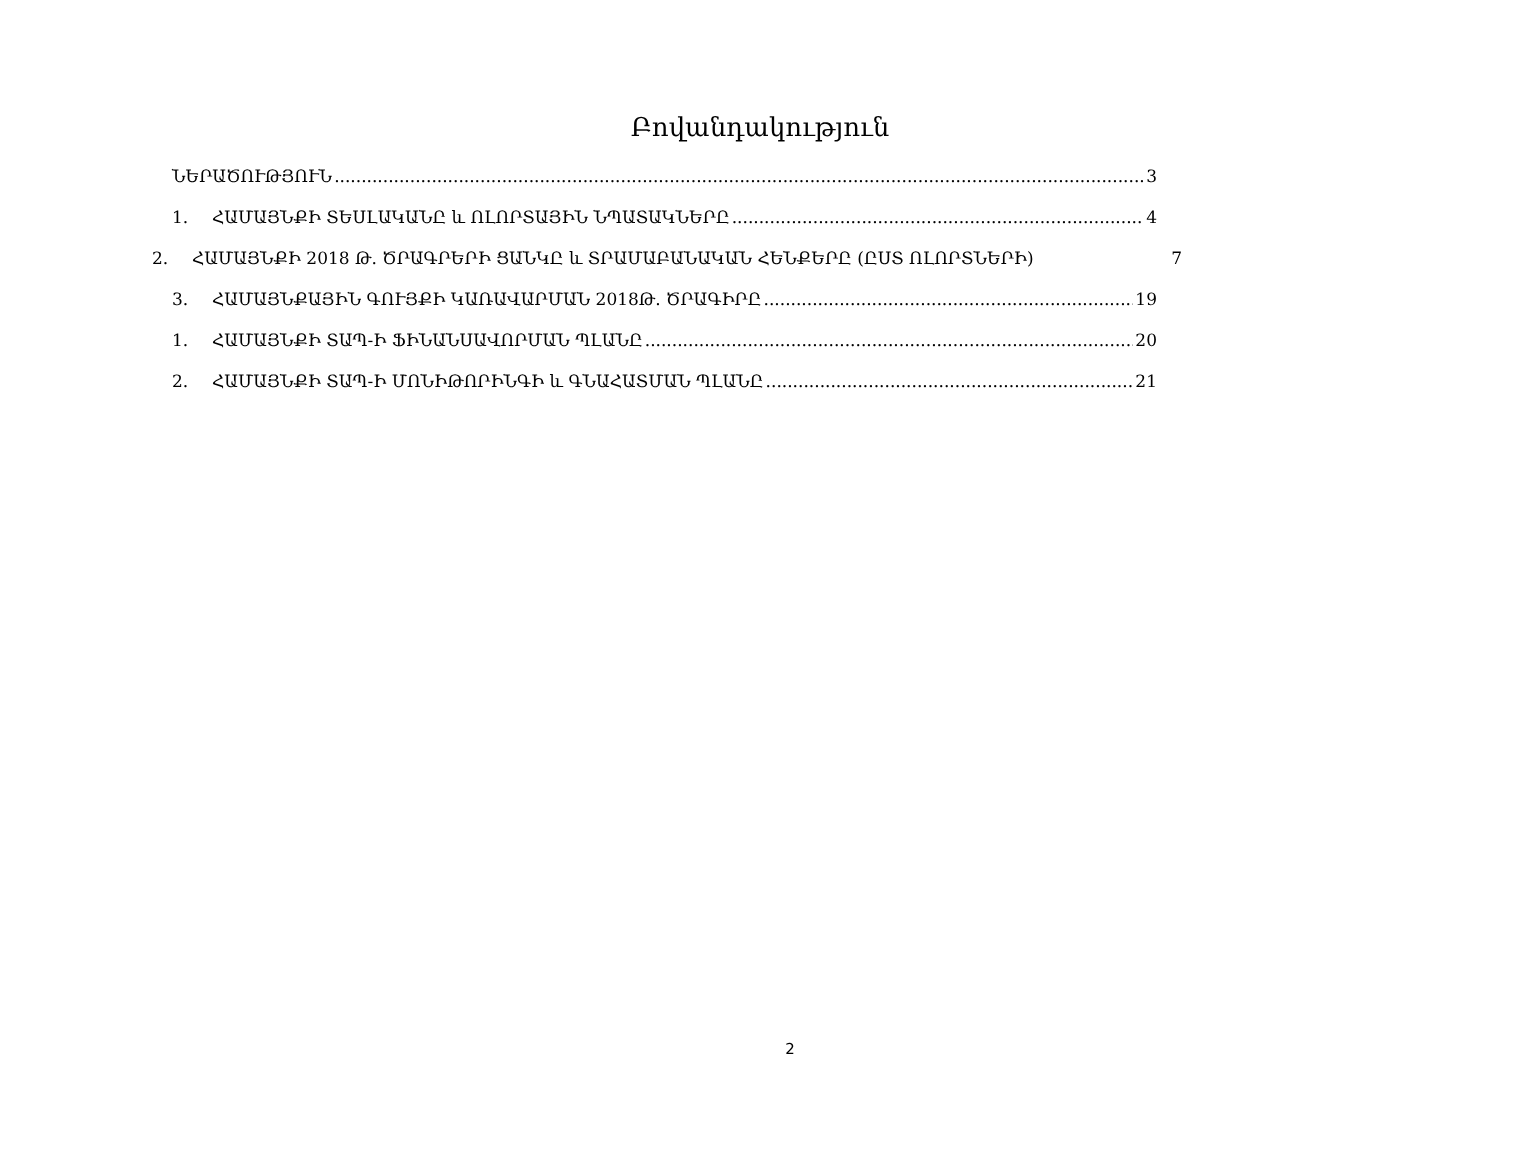Բովանդակություն
ՆԵՐԱԾՈՒԹՅՈՒՆ 3
1. ՀԱՄԱՅՆՔԻ ՏԵՍԼԱԿԱՆԸ և ՈԼՈՐՏԱՅԻՆ ՆՊԱՏԱԿՆԵՐԸ 4
2. ՀԱՄԱՅՆՔԻ 2018 Թ. ԾՐԱԳՐԵՐԻ ՑԱՆԿԸ և ՏՐԱՄԱԲԱՆԱԿԱՆ ՀԵՆՔԵՐԸ (ԸՍՏ ՈԼՈՐՏՆԵՐԻ) 7
3. ՀԱՄԱՅՆՔԱՅԻՆ ԳՈՒՅՔԻ ԿԱՌԱՎԱՐՄԱՆ 2018Թ. ԾՐԱԳԻՐԸ 19
1. ՀԱՄԱՅՆՔԻ ՏԱՊ-Ի ՖԻՆԱՆՍԱՎՈՐՄԱՆ ՊԼԱՆԸ 20
2. ՀԱՄԱՅՆՔԻ ՏԱՊ-Ի ՄՈՆԻԹՈՐԻՆԳԻ և ԳՆԱՀԱՏՄԱՆ ՊԼԱՆԸ 21
2